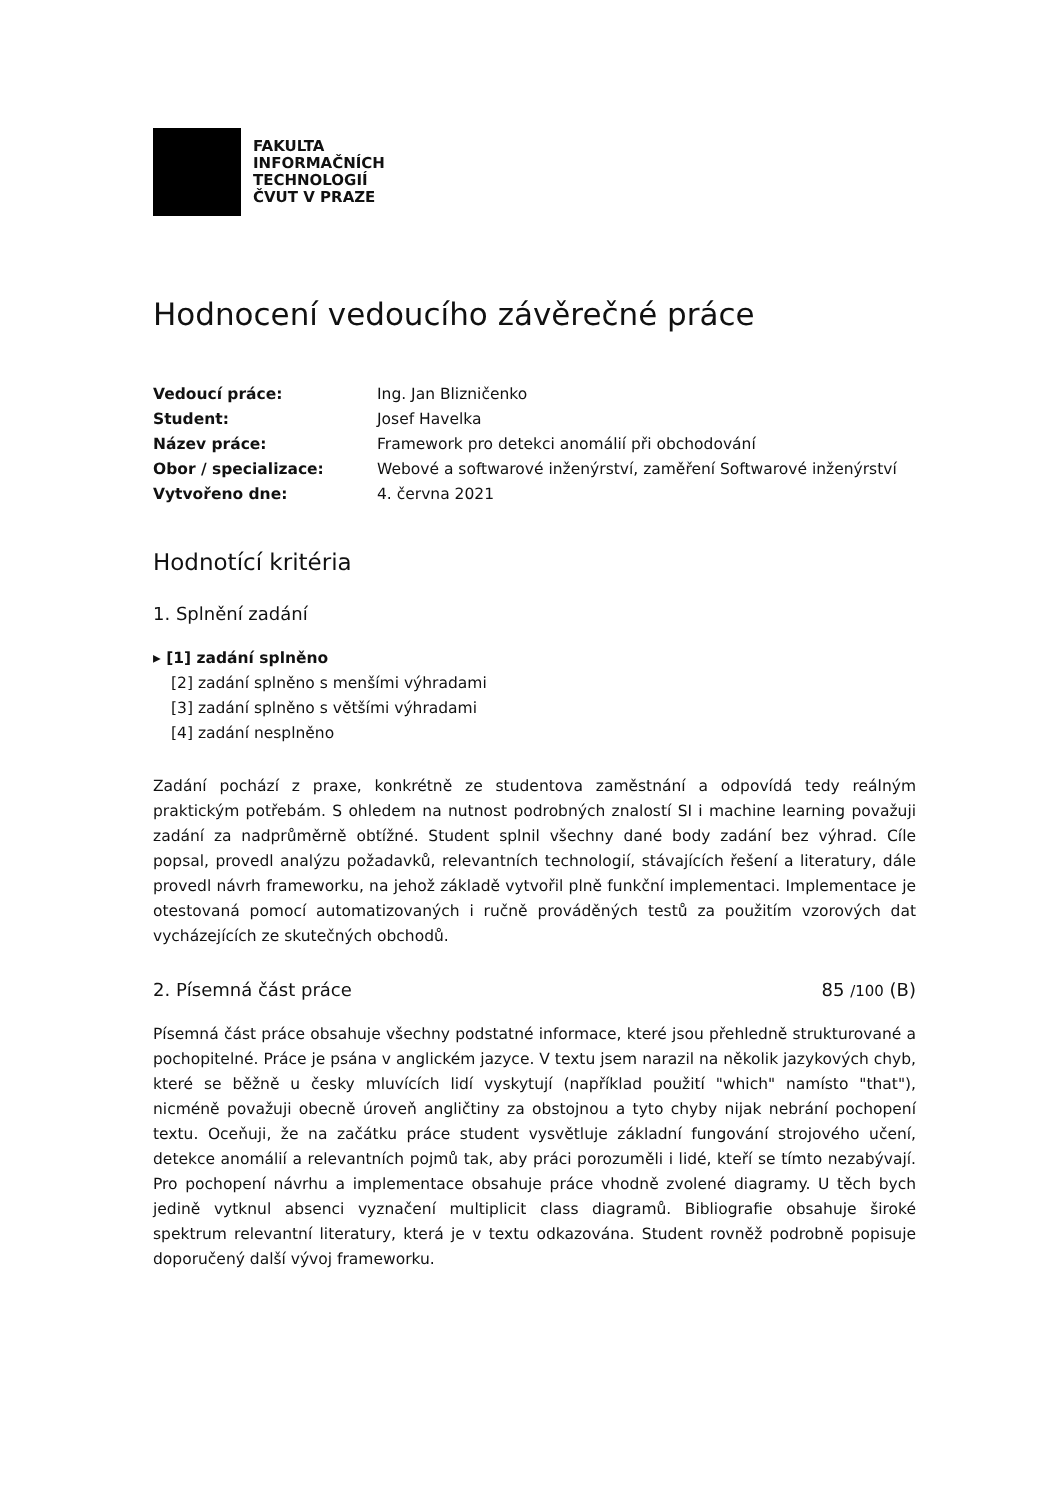FAKULTA
INFORMAČNÍCH
TECHNOLOGIÍ
ČVUT V PRAZE
Hodnocení vedoucího závěrečné práce
Vedoucí práce:
Ing. Jan Blizničenko
Student:
Josef Havelka
Název práce:
Framework pro detekci anomálií při obchodování
Obor / specializace:
Webové a softwarové inženýrství, zaměření Softwarové inženýrství
Vytvořeno dne:
4. června 2021
Hodnotící kritéria
1. Splnění zadání
▸ [1] zadání splněno
[2] zadání splněno s menšími výhradami
[3] zadání splněno s většími výhradami
[4] zadání nesplněno
Zadání pochází z praxe, konkrétně ze studentova zaměstnání a odpovídá tedy reálným praktickým potřebám. S ohledem na nutnost podrobných znalostí SI i machine learning považuji zadání za nadprůměrně obtížné. Student splnil všechny dané body zadání bez výhrad. Cíle popsal, provedl analýzu požadavků, relevantních technologií, stávajících řešení a literatury, dále provedl návrh frameworku, na jehož základě vytvořil plně funkční implementaci. Implementace je otestovaná pomocí automatizovaných i ručně prováděných testů za použitím vzorových dat vycházejících ze skutečných obchodů.
2. Písemná část práce 85 /100 (B)
Písemná část práce obsahuje všechny podstatné informace, které jsou přehledně strukturované a pochopitelné. Práce je psána v anglickém jazyce. V textu jsem narazil na několik jazykových chyb, které se běžně u česky mluvících lidí vyskytují (například použití "which" namísto "that"), nicméně považuji obecně úroveň angličtiny za obstojnou a tyto chyby nijak nebrání pochopení textu. Oceňuji, že na začátku práce student vysvětluje základní fungování strojového učení, detekce anomálií a relevantních pojmů tak, aby práci porozuměli i lidé, kteří se tímto nezabývají. Pro pochopení návrhu a implementace obsahuje práce vhodně zvolené diagramy. U těch bych jedině vytknul absenci vyznačení multiplicit class diagramů. Bibliografie obsahuje široké spektrum relevantní literatury, která je v textu odkazována. Student rovněž podrobně popisuje doporučený další vývoj frameworku.